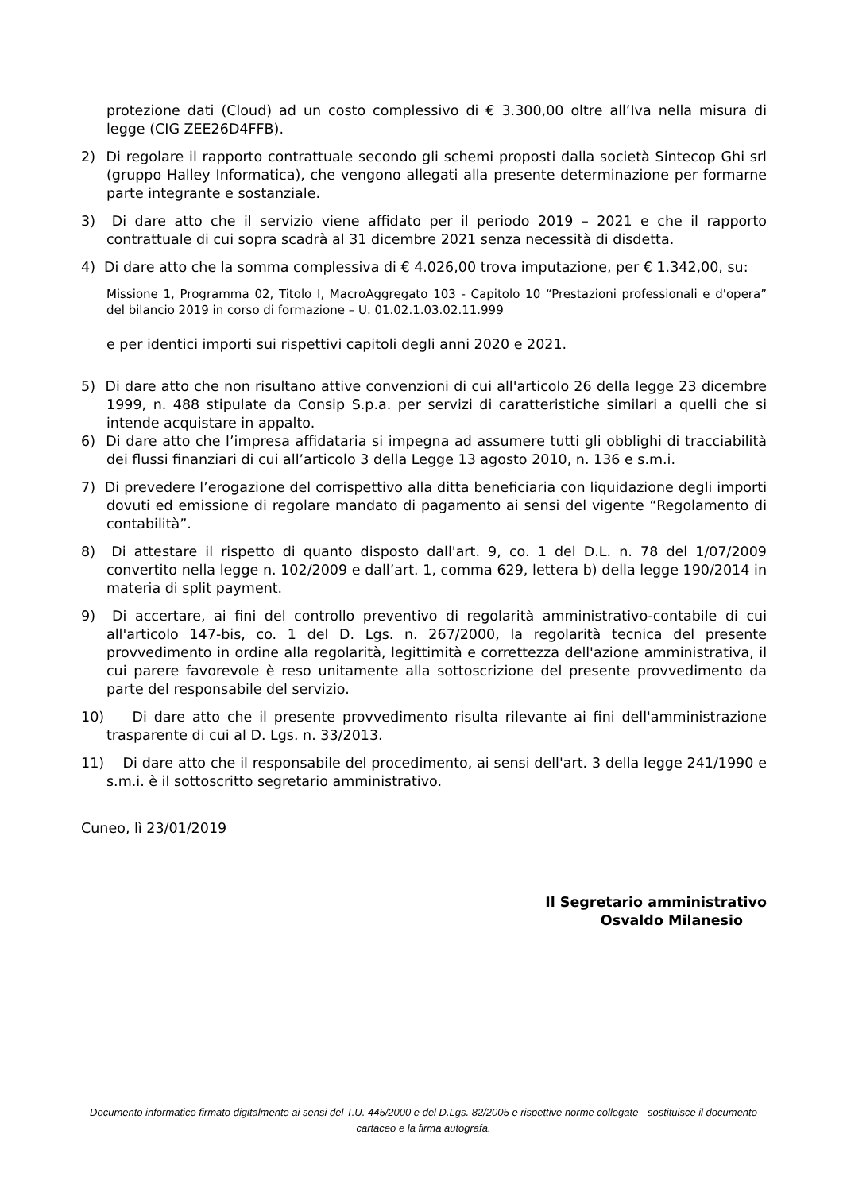protezione dati (Cloud) ad un costo complessivo di € 3.300,00 oltre all’Iva nella misura di legge (CIG ZEE26D4FFB).
2) Di regolare il rapporto contrattuale secondo gli schemi proposti dalla società Sintecop Ghi srl (gruppo Halley Informatica), che vengono allegati alla presente determinazione per formarne parte integrante e sostanziale.
3) Di dare atto che il servizio viene affidato per il periodo 2019 – 2021 e che il rapporto contrattuale di cui sopra scadrà al 31 dicembre 2021 senza necessità di disdetta.
4) Di dare atto che la somma complessiva di € 4.026,00 trova imputazione, per € 1.342,00, su:
Missione 1, Programma 02, Titolo I, MacroAggregato 103 - Capitolo 10 “Prestazioni professionali e d'opera” del bilancio 2019 in corso di formazione – U. 01.02.1.03.02.11.999
e per identici importi sui rispettivi capitoli degli anni 2020 e 2021.
5) Di dare atto che non risultano attive convenzioni di cui all'articolo 26 della legge 23 dicembre 1999, n. 488 stipulate da Consip S.p.a. per servizi di caratteristiche similari a quelli che si intende acquistare in appalto.
6) Di dare atto che l’impresa affidataria si impegna ad assumere tutti gli obblighi di tracciabilità dei flussi finanziari di cui all’articolo 3 della Legge 13 agosto 2010, n. 136 e s.m.i.
7) Di prevedere l’erogazione del corrispettivo alla ditta beneficiaria con liquidazione degli importi dovuti ed emissione di regolare mandato di pagamento ai sensi del vigente “Regolamento di contabilità”.
8) Di attestare il rispetto di quanto disposto dall'art. 9, co. 1 del D.L. n. 78 del 1/07/2009 convertito nella legge n. 102/2009 e dall’art. 1, comma 629, lettera b) della legge 190/2014 in materia di split payment.
9) Di accertare, ai fini del controllo preventivo di regolarità amministrativo-contabile di cui all'articolo 147-bis, co. 1 del D. Lgs. n. 267/2000, la regolarità tecnica del presente provvedimento in ordine alla regolarità, legittimità e correttezza dell'azione amministrativa, il cui parere favorevole è reso unitamente alla sottoscrizione del presente provvedimento da parte del responsabile del servizio.
10) Di dare atto che il presente provvedimento risulta rilevante ai fini dell'amministrazione trasparente di cui al D. Lgs. n. 33/2013.
11) Di dare atto che il responsabile del procedimento, ai sensi dell'art. 3 della legge 241/1990 e s.m.i. è il sottoscritto segretario amministrativo.
Cuneo, lì 23/01/2019
Il Segretario amministrativo
Osvaldo Milanesio
Documento informatico firmato digitalmente ai sensi del T.U. 445/2000 e del D.Lgs. 82/2005 e rispettive norme collegate - sostituisce il documento cartaceo e la firma autografa.